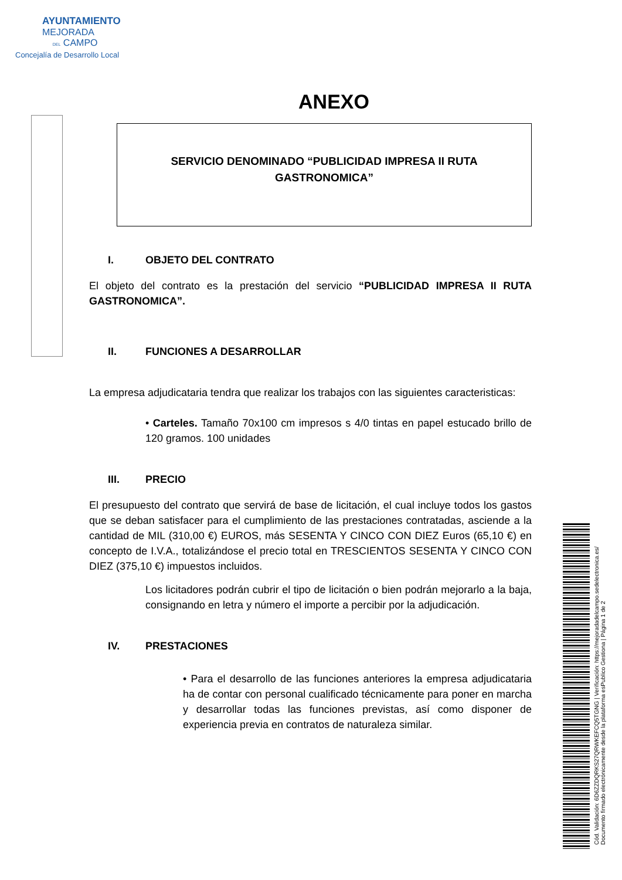AYUNTAMIENTO
MEJORADA
DEL CAMPO
Concejalía de Desarrollo Local
ANEXO
SERVICIO DENOMINADO “PUBLICIDAD IMPRESA II RUTA
GASTRONOMICA”
I. OBJETO DEL CONTRATO
El objeto del contrato es la prestación del servicio “PUBLICIDAD IMPRESA II RUTA GASTRONOMICA”.
II. FUNCIONES A DESARROLLAR
La empresa adjudicataria tendra que realizar los trabajos con las siguientes caracteristicas:
• Carteles. Tamaño 70x100 cm impresos s 4/0 tintas en papel estucado brillo de 120 gramos. 100 unidades
III. PRECIO
El presupuesto del contrato que servirá de base de licitación, el cual incluye todos los gastos que se deban satisfacer para el cumplimiento de las prestaciones contratadas, asciende a la cantidad de MIL (310,00 €) EUROS, más SESENTA Y CINCO CON DIEZ Euros (65,10 €) en concepto de I.V.A., totalizándose el precio total en TRESCIENTOS SESENTA Y CINCO CON DIEZ (375,10 €) impuestos incluidos.
Los licitadores podrán cubrir el tipo de licitación o bien podrán mejorarlo a la baja, consignando en letra y número el importe a percibir por la adjudicación.
IV. PRESTACIONES
• Para el desarrollo de las funciones anteriores la empresa adjudicataria ha de contar con personal cualificado técnicamente para poner en marcha y desarrollar todas las funciones previstas, así como disponer de experiencia previa en contratos de naturaleza similar.
Cód. Validación: 6D6ZZDQRKS27QRWKEFCQ5TGNG | Verificación: https://mejoradadelcampo.sedelectronica.es/
Documento firmado electrónicamente desde la plataforma esPublico Gestiona | Página 1 de 2